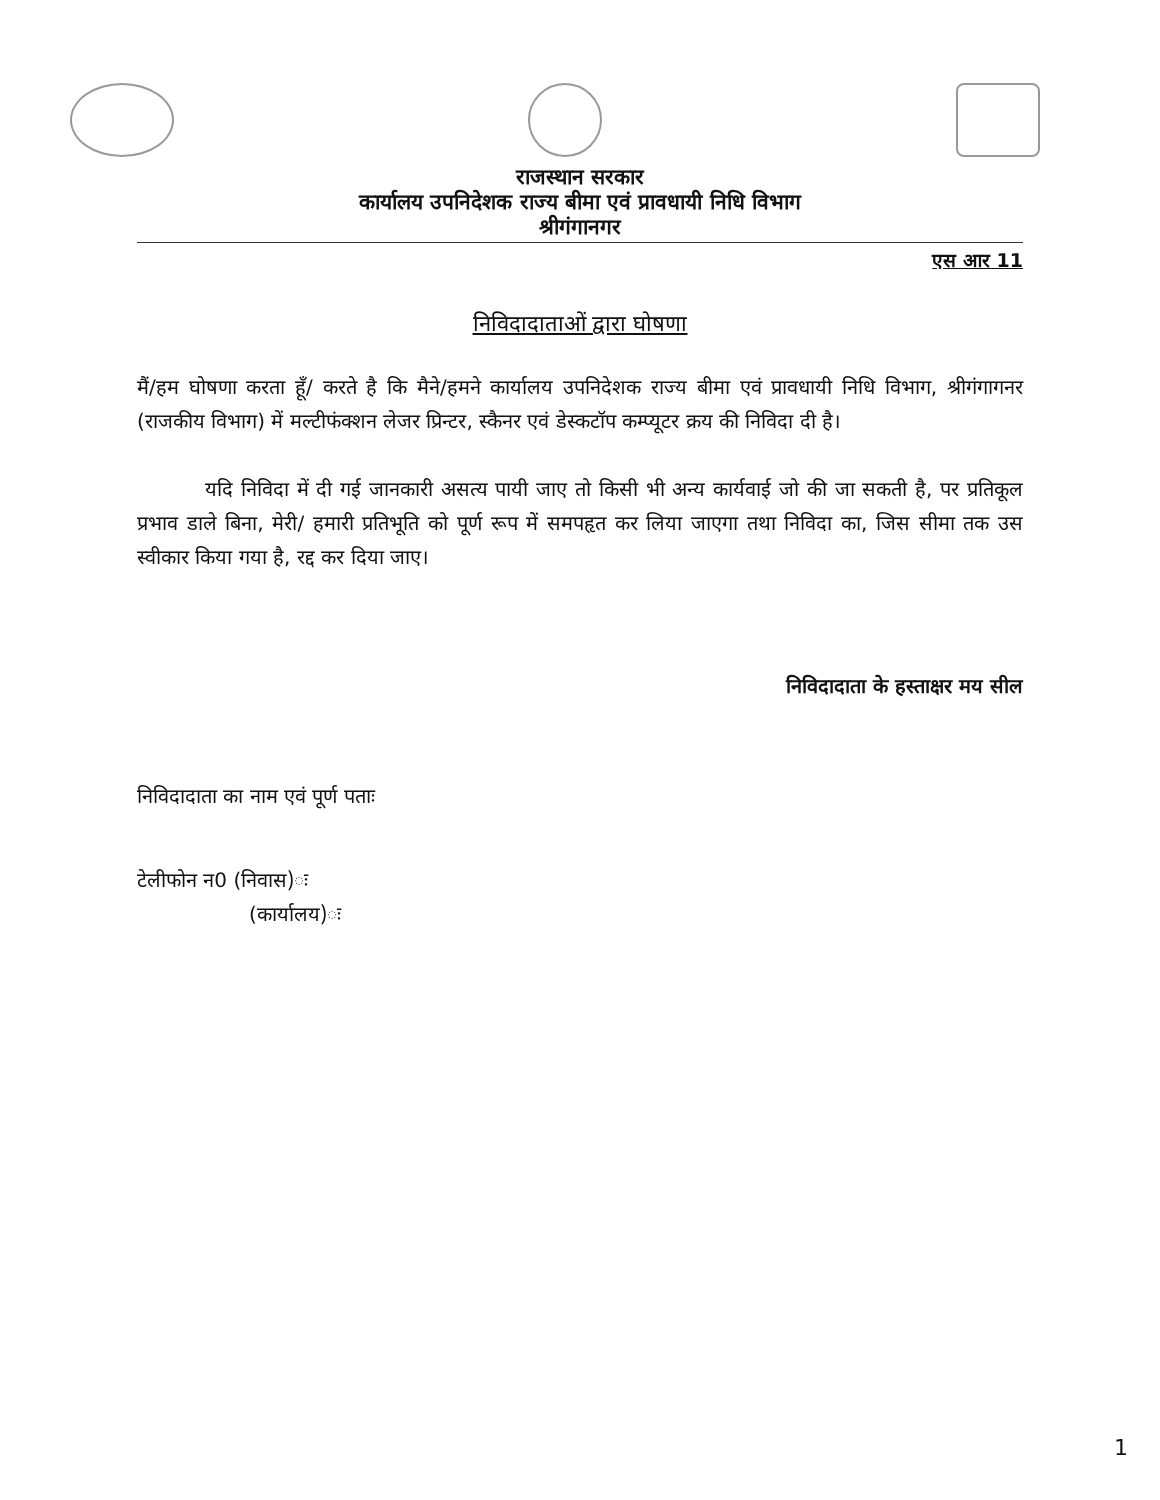राजस्थान सरकार
कार्यालय उपनिदेशक राज्य बीमा एवं प्रावधायी निधि विभाग
श्रीगंगानगर
एस आर 11
निविदादाताओं द्वारा घोषणा
मैं/हम घोषणा करता हूँ/ करते है कि मैने/हमने कार्यालय उपनिदेशक राज्य बीमा एवं प्रावधायी निधि विभाग, श्रीगंगागनर (राजकीय विभाग) में मल्टीफंक्शन लेजर प्रिन्टर, स्कैनर एवं डेस्कटॉप कम्प्यूटर क्रय की निविदा दी है।
यदि निविदा में दी गई जानकारी असत्य पायी जाए तो किसी भी अन्य कार्यवाई जो की जा सकती है, पर प्रतिकूल प्रभाव डाले बिना, मेरी/ हमारी प्रतिभूति को पूर्ण रूप में समपहृत कर लिया जाएगा तथा निविदा का, जिस सीमा तक उस स्वीकार किया गया है, रद्द कर दिया जाए।
निविदादाता के हस्ताक्षर मय सील
निविदादाता का नाम एवं पूर्ण पताः
टेलीफोन न0 (निवास)ः
(कार्यालय)ः
1